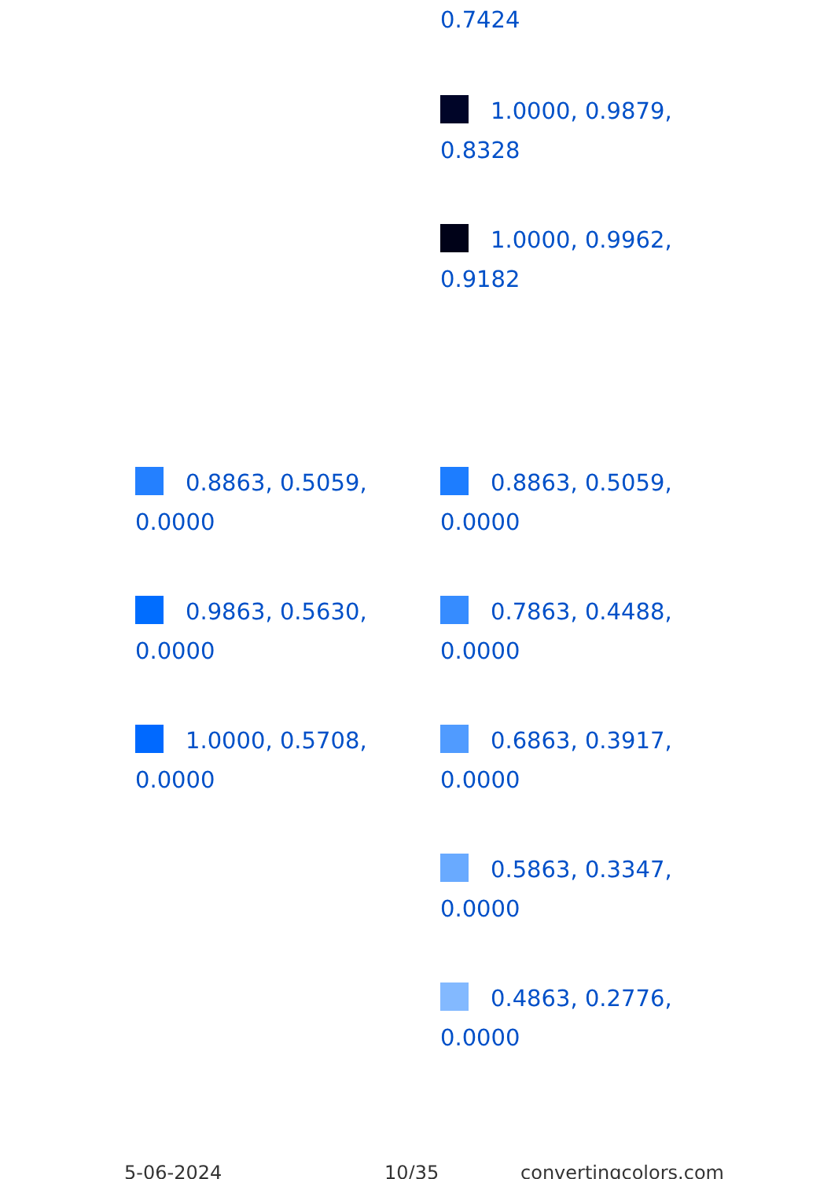0.7424
1.0000, 0.9879, 0.8328
1.0000, 0.9962, 0.9182
0.8863, 0.5059, 0.0000
0.8863, 0.5059, 0.0000
0.9863, 0.5630, 0.0000
0.7863, 0.4488, 0.0000
1.0000, 0.5708, 0.0000
0.6863, 0.3917, 0.0000
0.5863, 0.3347, 0.0000
0.4863, 0.2776, 0.0000
5-06-2024 10/35 convertingcolors.com